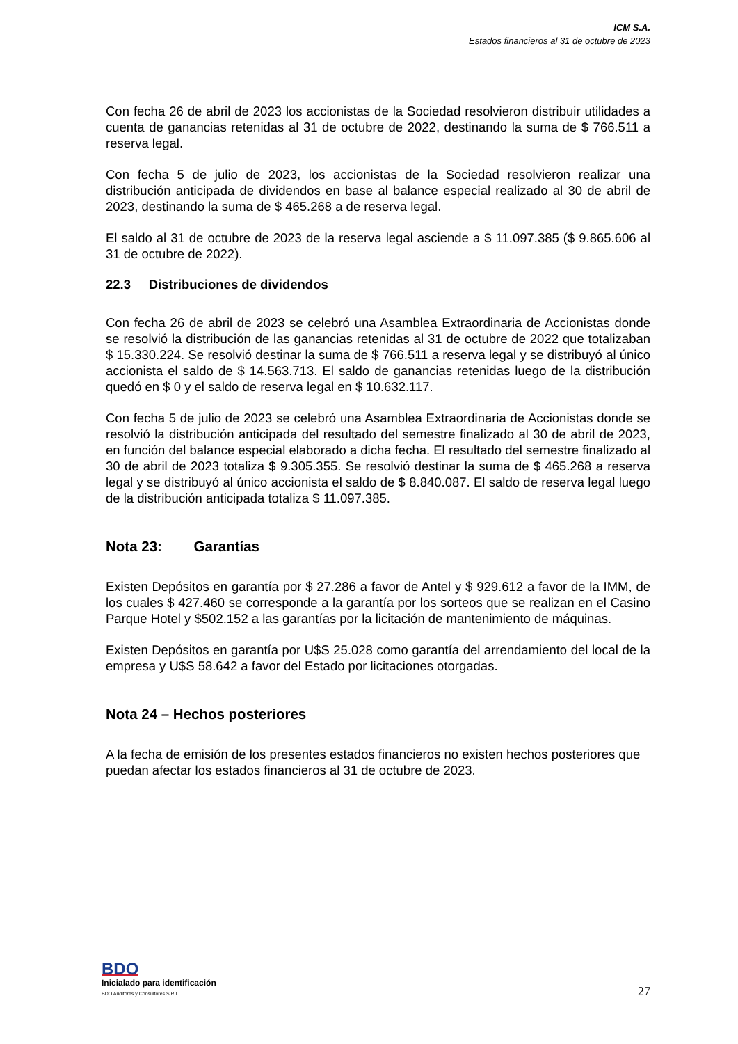ICM S.A.
Estados financieros al 31 de octubre de 2023
Con fecha 26 de abril de 2023 los accionistas de la Sociedad resolvieron distribuir utilidades a cuenta de ganancias retenidas al 31 de octubre de 2022, destinando la suma de $ 766.511 a reserva legal.
Con fecha 5 de julio de 2023, los accionistas de la Sociedad resolvieron realizar una distribución anticipada de dividendos en base al balance especial realizado al 30 de abril de 2023, destinando la suma de $ 465.268 a de reserva legal.
El saldo al 31 de octubre de 2023 de la reserva legal asciende a $ 11.097.385 ($ 9.865.606 al 31 de octubre de 2022).
22.3 Distribuciones de dividendos
Con fecha 26 de abril de 2023 se celebró una Asamblea Extraordinaria de Accionistas donde se resolvió la distribución de las ganancias retenidas al 31 de octubre de 2022 que totalizaban $ 15.330.224. Se resolvió destinar la suma de $ 766.511 a reserva legal y se distribuyó al único accionista el saldo de $ 14.563.713. El saldo de ganancias retenidas luego de la distribución quedó en $ 0 y el saldo de reserva legal en $ 10.632.117.
Con fecha 5 de julio de 2023 se celebró una Asamblea Extraordinaria de Accionistas donde se resolvió la distribución anticipada del resultado del semestre finalizado al 30 de abril de 2023, en función del balance especial elaborado a dicha fecha. El resultado del semestre finalizado al 30 de abril de 2023 totaliza $ 9.305.355. Se resolvió destinar la suma de $ 465.268 a reserva legal y se distribuyó al único accionista el saldo de $ 8.840.087. El saldo de reserva legal luego de la distribución anticipada totaliza $ 11.097.385.
Nota 23: Garantías
Existen Depósitos en garantía por $ 27.286 a favor de Antel y $ 929.612 a favor de la IMM, de los cuales $ 427.460 se corresponde a la garantía por los sorteos que se realizan en el Casino Parque Hotel y $502.152 a las garantías por la licitación de mantenimiento de máquinas.
Existen Depósitos en garantía por U$S 25.028 como garantía del arrendamiento del local de la empresa y U$S 58.642 a favor del Estado por licitaciones otorgadas.
Nota 24 – Hechos posteriores
A la fecha de emisión de los presentes estados financieros no existen hechos posteriores que puedan afectar los estados financieros al 31 de octubre de 2023.
BDO
Inicialado para identificación
BDO Auditores y Consultores S.R.L.
27